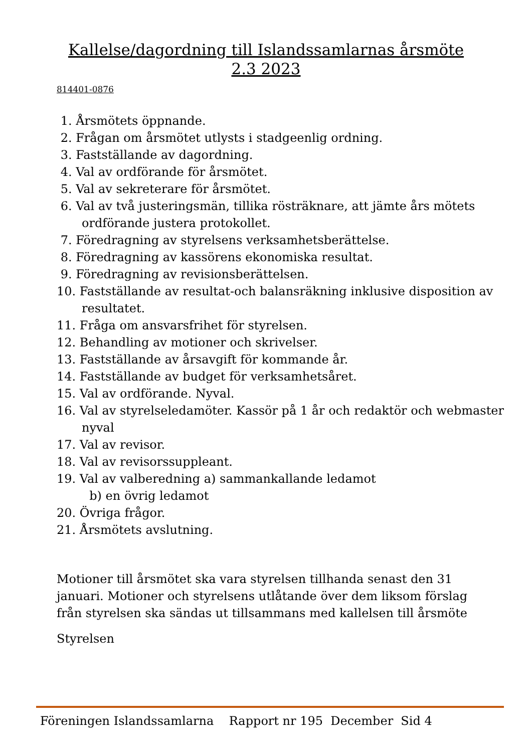Kallelse/dagordning till Islandssamlarnas årsmöte
2.3 2023
814401-0876
1. Årsmötets öppnande.
2. Frågan om årsmötet utlysts i stadgeenlig ordning.
3. Fastställande av dagordning.
4. Val av ordförande för årsmötet.
5. Val av sekreterare för årsmötet.
6. Val av två justeringsmän, tillika rösträknare, att jämte års mötets ordförande justera protokollet.
7. Föredragning av styrelsens verksamhetsberättelse.
8. Föredragning av kassörens ekonomiska resultat.
9. Föredragning av revisionsberättelsen.
10. Fastställande av resultat-och balansräkning inklusive disposition av resultatet.
11. Fråga om ansvarsfrihet för styrelsen.
12. Behandling av motioner och skrivelser.
13. Fastställande av årsavgift för kommande år.
14. Fastställande av budget för verksamhetsåret.
15. Val av ordförande. Nyval.
16. Val av styrelseledamöter. Kassör på 1 år och redaktör och webmaster nyval
17. Val av revisor.
18. Val av revisorssuppleant.
19. Val av valberedning a) sammankallande ledamot
b) en övrig ledamot
20. Övriga frågor.
21. Årsmötets avslutning.
Motioner till årsmötet ska vara styrelsen tillhanda senast den 31 januari. Motioner och styrelsens utlåtande över dem liksom förslag från styrelsen ska sändas ut tillsammans med kallelsen till årsmöte
Styrelsen
Föreningen Islandssamlarna Rapport nr 195 December Sid 4